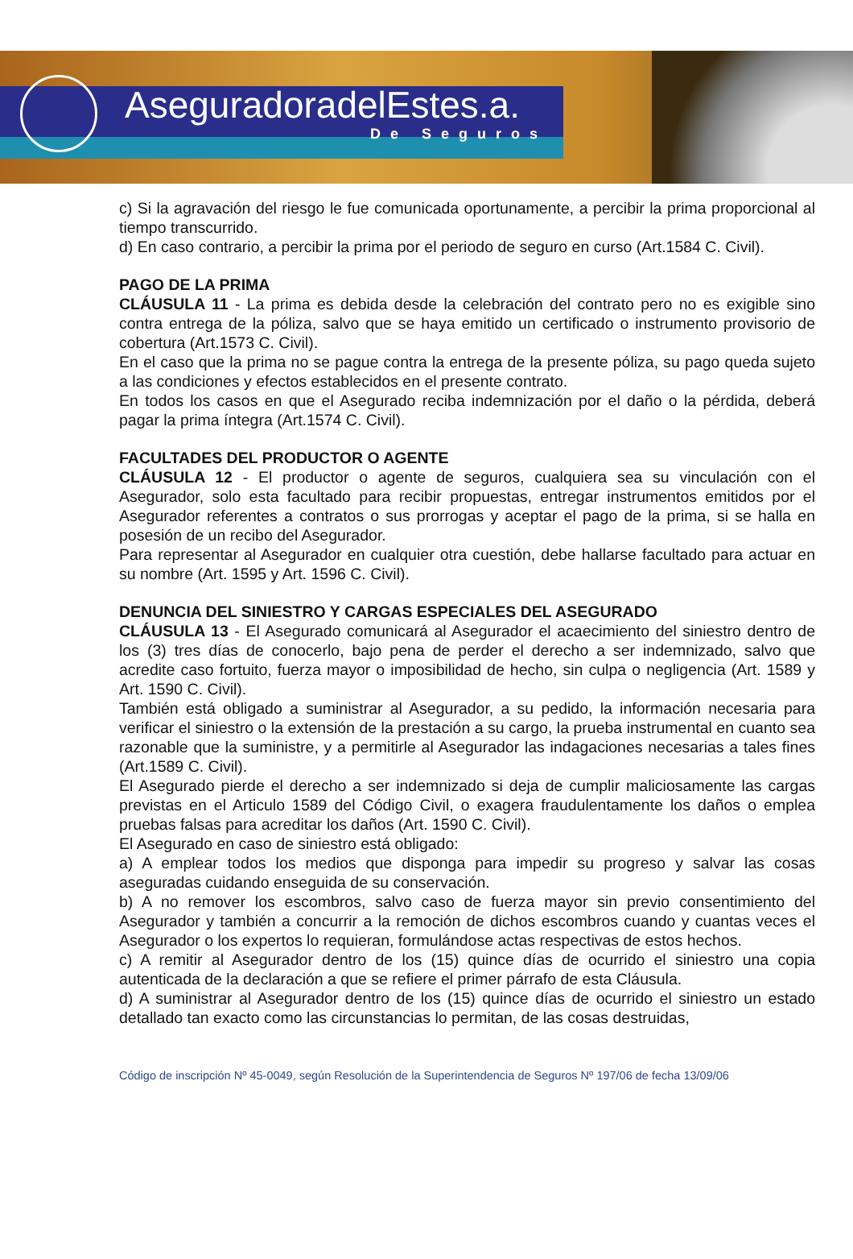AseguradoradelEstes.a.
De Seguros
c) Si la agravación del riesgo le fue comunicada oportunamente, a percibir la prima proporcional al tiempo transcurrido.
d) En caso contrario, a percibir la prima por el periodo de seguro en curso (Art.1584 C. Civil).
PAGO DE LA PRIMA
CLÁUSULA 11 - La prima es debida desde la celebración del contrato pero no es exigible sino contra entrega de la póliza, salvo que se haya emitido un certificado o instrumento provisorio de cobertura (Art.1573 C. Civil).
En el caso que la prima no se pague contra la entrega de la presente póliza, su pago queda sujeto a las condiciones y efectos establecidos en el presente contrato.
En todos los casos en que el Asegurado reciba indemnización por el daño o la pérdida, deberá pagar la prima íntegra (Art.1574 C. Civil).
FACULTADES DEL PRODUCTOR O AGENTE
CLÁUSULA 12 - El productor o agente de seguros, cualquiera sea su vinculación con el Asegurador, solo esta facultado para recibir propuestas, entregar instrumentos emitidos por el Asegurador referentes a contratos o sus prorrogas y aceptar el pago de la prima, si se halla en posesión de un recibo del Asegurador.
Para representar al Asegurador en cualquier otra cuestión, debe hallarse facultado para actuar en su nombre (Art. 1595 y Art. 1596 C. Civil).
DENUNCIA DEL SINIESTRO Y CARGAS ESPECIALES DEL ASEGURADO
CLÁUSULA 13 - El Asegurado comunicará al Asegurador el acaecimiento del siniestro dentro de los (3) tres días de conocerlo, bajo pena de perder el derecho a ser indemnizado, salvo que acredite caso fortuito, fuerza mayor o imposibilidad de hecho, sin culpa o negligencia (Art. 1589 y Art. 1590 C. Civil).
También está obligado a suministrar al Asegurador, a su pedido, la información necesaria para verificar el siniestro o la extensión de la prestación a su cargo, la prueba instrumental en cuanto sea razonable que la suministre, y a permitirle al Asegurador las indagaciones necesarias a tales fines (Art.1589 C. Civil).
El Asegurado pierde el derecho a ser indemnizado si deja de cumplir maliciosamente las cargas previstas en el Articulo 1589 del Código Civil, o exagera fraudulentamente los daños o emplea pruebas falsas para acreditar los daños (Art. 1590 C. Civil).
El Asegurado en caso de siniestro está obligado:
a) A emplear todos los medios que disponga para impedir su progreso y salvar las cosas aseguradas cuidando enseguida de su conservación.
b) A no remover los escombros, salvo caso de fuerza mayor sin previo consentimiento del Asegurador y también a concurrir a la remoción de dichos escombros cuando y cuantas veces el Asegurador o los expertos lo requieran, formulándose actas respectivas de estos hechos.
c) A remitir al Asegurador dentro de los (15) quince días de ocurrido el siniestro una copia autenticada de la declaración a que se refiere el primer párrafo de esta Cláusula.
d) A suministrar al Asegurador dentro de los (15) quince días de ocurrido el siniestro un estado detallado tan exacto como las circunstancias lo permitan, de las cosas destruidas,
Código de inscripción Nº 45-0049, según Resolución de la Superintendencia de Seguros Nº 197/06 de fecha 13/09/06